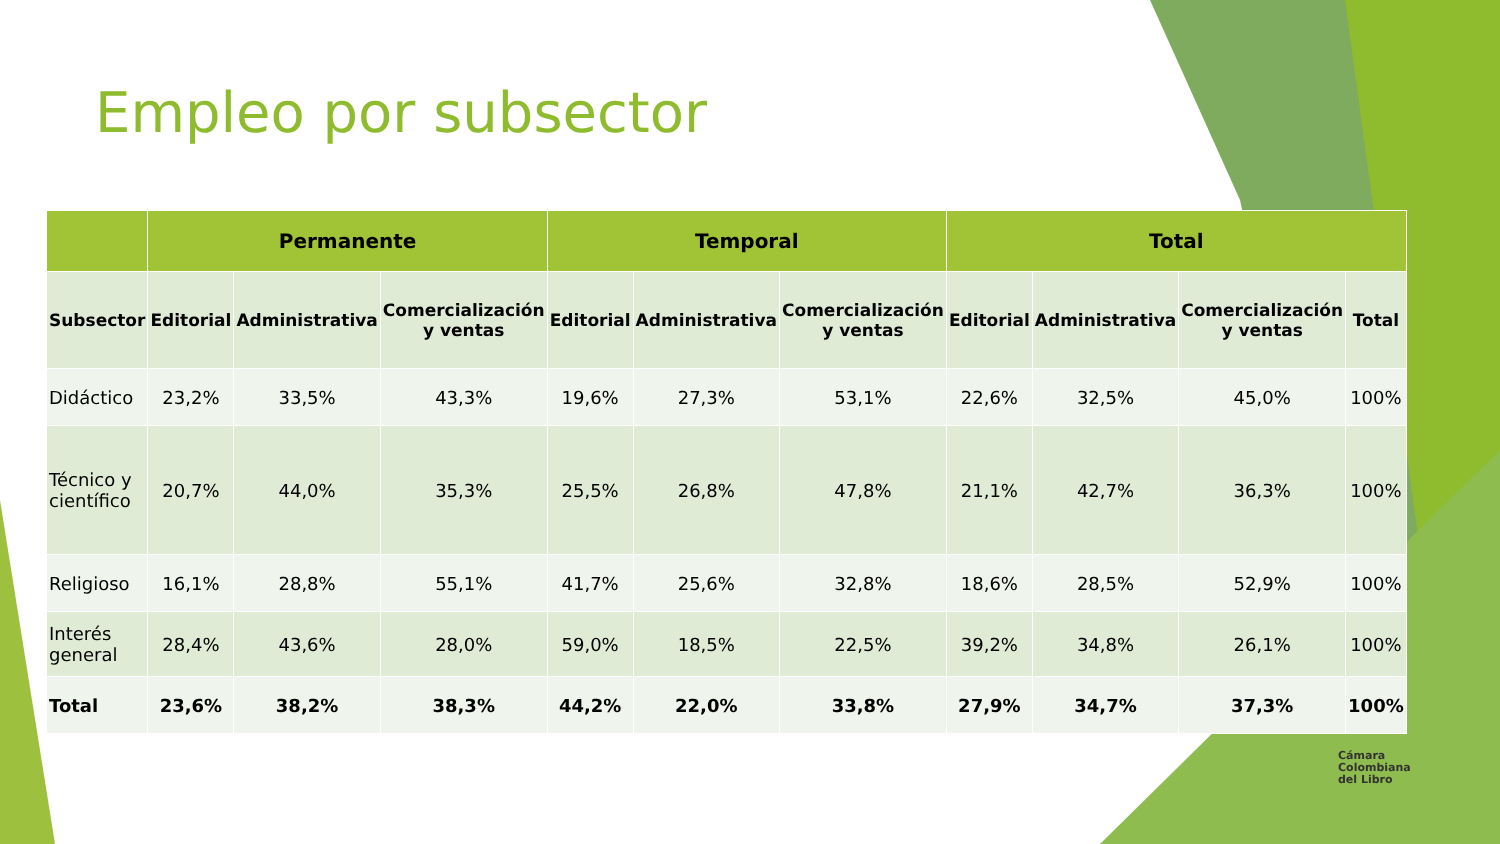Empleo por subsector
| | Permanente | | | Temporal | | | Total | | | |
| --- | --- | --- | --- | --- | --- | --- | --- | --- | --- | --- |
| Subsector | Editorial | Administrativa | Comercialización y ventas | Editorial | Administrativa | Comercialización y ventas | Editorial | Administrativa | Comercialización y ventas | Total |
| Didáctico | 23,2% | 33,5% | 43,3% | 19,6% | 27,3% | 53,1% | 22,6% | 32,5% | 45,0% | 100% |
| Técnico y científico | 20,7% | 44,0% | 35,3% | 25,5% | 26,8% | 47,8% | 21,1% | 42,7% | 36,3% | 100% |
| Religioso | 16,1% | 28,8% | 55,1% | 41,7% | 25,6% | 32,8% | 18,6% | 28,5% | 52,9% | 100% |
| Interés general | 28,4% | 43,6% | 28,0% | 59,0% | 18,5% | 22,5% | 39,2% | 34,8% | 26,1% | 100% |
| Total | 23,6% | 38,2% | 38,3% | 44,2% | 22,0% | 33,8% | 27,9% | 34,7% | 37,3% | 100% |
Cámara
Colombiana
del Libro